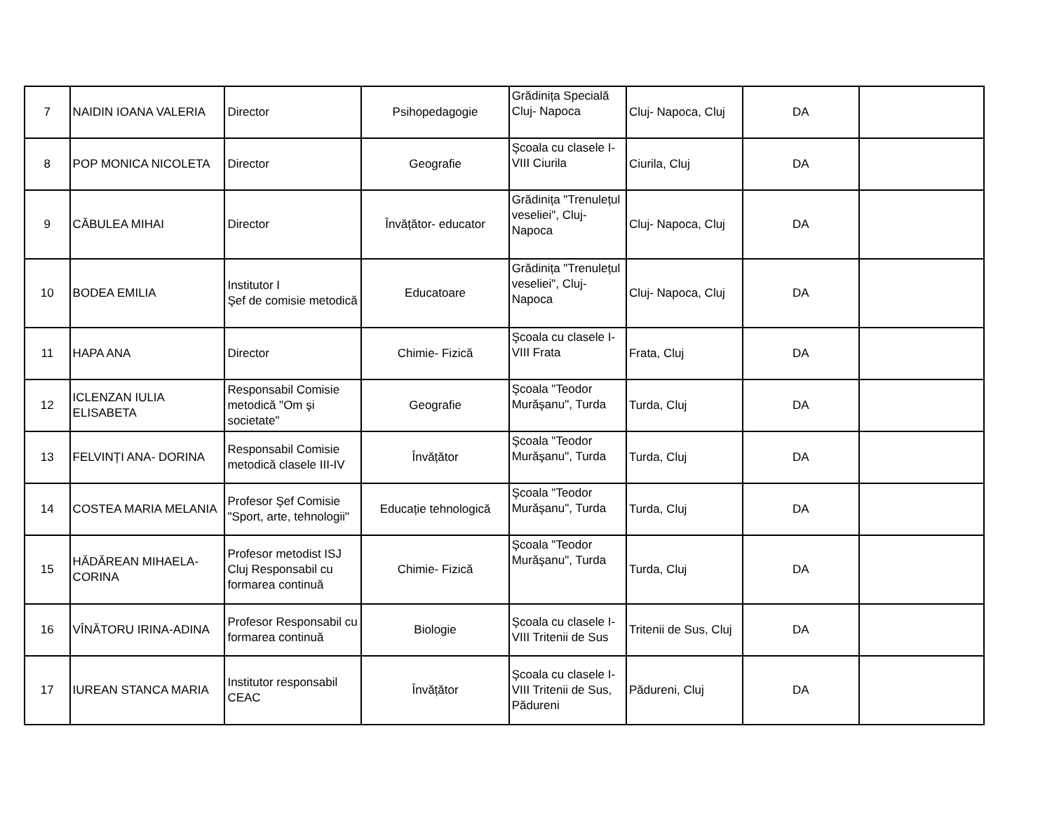| 7 | NAIDIN IOANA VALERIA | Director | Psihopedagogie | Grădinița Specială Cluj- Napoca | Cluj- Napoca, Cluj | DA | |
| 8 | POP MONICA NICOLETA | Director | Geografie | Şcoala cu clasele I-VIII Ciurila | Ciurila, Cluj | DA | |
| 9 | CĂBULEA MIHAI | Director | Învățător- educator | Grădinița "Trenulețul veseliei", Cluj-Napoca | Cluj- Napoca, Cluj | DA | |
| 10 | BODEA EMILIA | Institutor I Şef de comisie metodică | Educatoare | Grădinița "Trenulețul veseliei", Cluj-Napoca | Cluj- Napoca, Cluj | DA | |
| 11 | HAPA ANA | Director | Chimie- Fizică | Şcoala cu clasele I-VIII Frata | Frata, Cluj | DA | |
| 12 | ICLENZAN IULIA ELISABETA | Responsabil Comisie metodică "Om şi societate" | Geografie | Şcoala "Teodor Murăşanu", Turda | Turda, Cluj | DA | |
| 13 | FELVINȚI ANA- DORINA | Responsabil Comisie metodică clasele III-IV | Învățător | Şcoala "Teodor Murăşanu", Turda | Turda, Cluj | DA | |
| 14 | COSTEA MARIA MELANIA | Profesor Şef Comisie "Sport, arte, tehnologii" | Educație tehnologică | Şcoala "Teodor Murăşanu", Turda | Turda, Cluj | DA | |
| 15 | HĂDĂREAN MIHAELA-CORINA | Profesor metodist ISJ Cluj Responsabil cu formarea continuă | Chimie- Fizică | Şcoala "Teodor Murăşanu", Turda | Turda, Cluj | DA | |
| 16 | VÎNĂTORU IRINA-ADINA | Profesor Responsabil cu formarea continuă | Biologie | Şcoala cu clasele I-VIII Tritenii de Sus | Tritenii de Sus, Cluj | DA | |
| 17 | IUREAN STANCA MARIA | Institutor responsabil CEAC | Învățător | Şcoala cu clasele I-VIII Tritenii de Sus, Pădureni | Pădureni, Cluj | DA | |